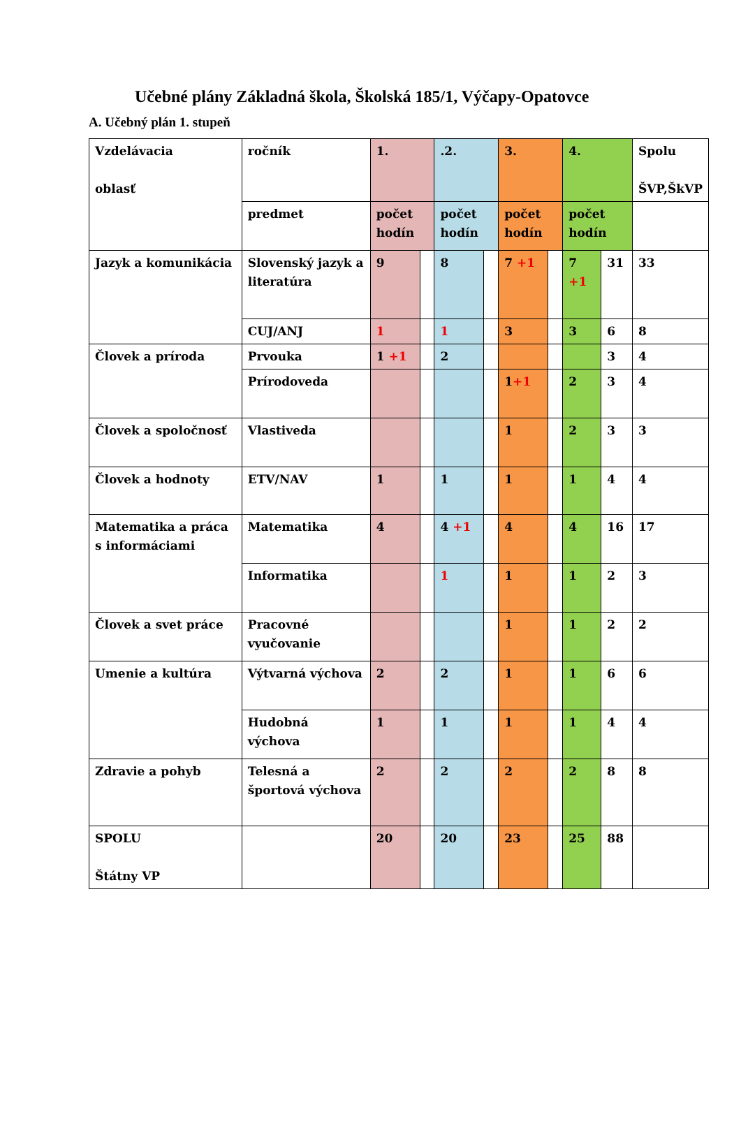Učebné plány Základná škola, Školská 185/1, Výčapy-Opatovce
A. Učebný plán 1. stupeň
| Vzdelávacia oblasť | ročník | 1. | | .2. | | 3. | | 4. | | Spolu ŠVP,ŠkVP |
| | predmet | počet hodín | | počet hodín | | počet hodín | | počet hodín | | |
| Jazyk a komunikácia | Slovenský jazyk a literatúra | 9 | | 8 | | 7 +1 | | 7 +1 | 31 | 33 |
| | CUJ/ANJ | 1 | | 1 | | 3 | | 3 | 6 | 8 |
| Človek a príroda | Prvouka | 1 +1 | | 2 | | | | | 3 | 4 |
| | Prírodoveda | | | | | 1 +1 | | 2 | 3 | 4 |
| Človek a spoločnosť | Vlastiveda | | | | | 1 | | 2 | 3 | 3 |
| Človek a hodnoty | ETV/NAV | 1 | | 1 | | 1 | | 1 | 4 | 4 |
| Matematika a práca s informáciami | Matematika | 4 | | 4 +1 | | 4 | | 4 | 16 | 17 |
| | Informatika | | | 1 | | 1 | | 1 | 2 | 3 |
| Človek a svet práce | Pracovné vyučovanie | | | | | 1 | | 1 | 2 | 2 |
| Umenie a kultúra | Výtvarná výchova | 2 | | 2 | | 1 | | 1 | 6 | 6 |
| | Hudobná výchova | 1 | | 1 | | 1 | | 1 | 4 | 4 |
| Zdravie a pohyb | Telesná a športová výchova | 2 | | 2 | | 2 | | 2 | 8 | 8 |
| SPOLU Štátny VP | | 20 | | 20 | | 23 | | 25 | 88 | |